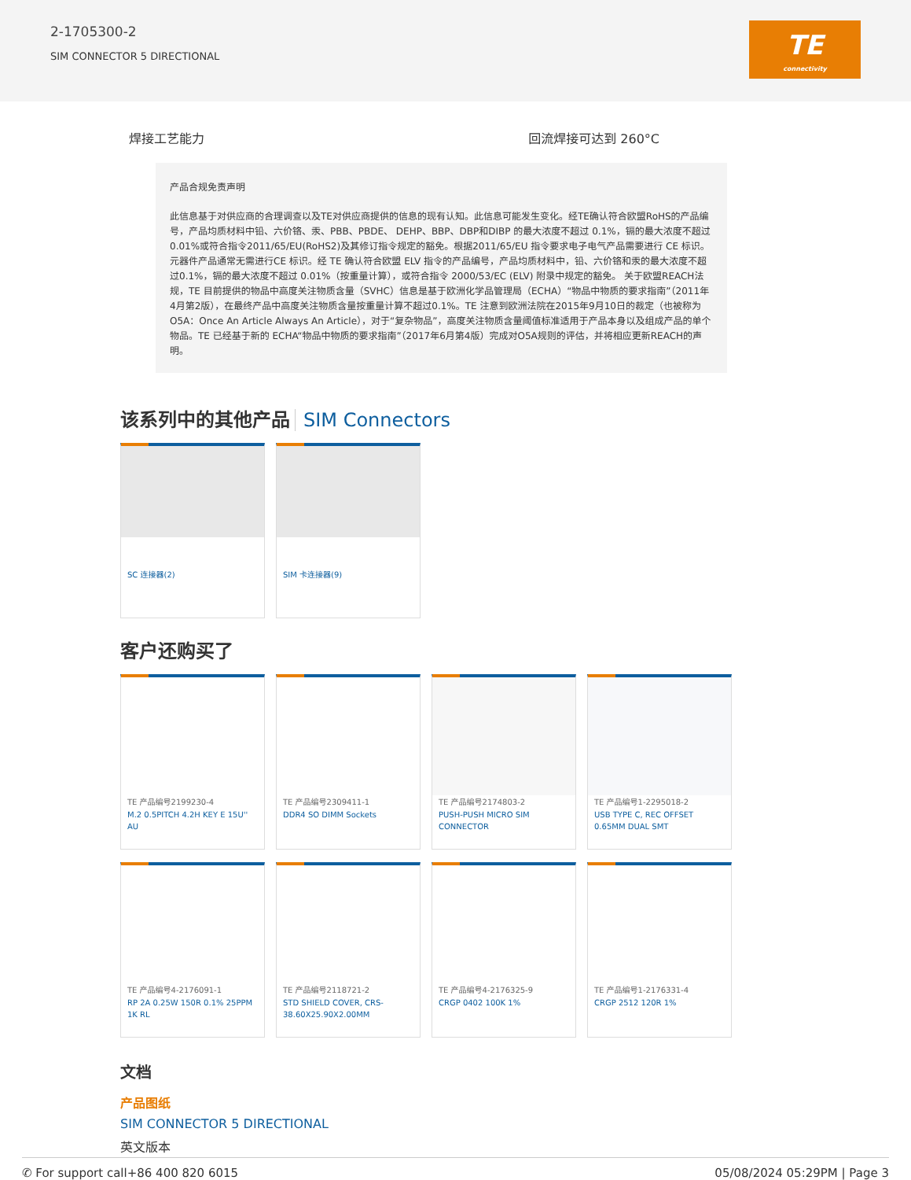2-1705300-2
SIM CONNECTOR 5 DIRECTIONAL
TE
connectivity
焊接工艺能力 回流焊接可达到 260°C
产品合规免责声明
此信息基于对供应商的合理调查以及TE对供应商提供的信息的现有认知。此信息可能发生变化。经TE确认符合欧盟RoHS的产品编号，产品均质材料中铅、六价铬、汞、PBB、PBDE、 DEHP、BBP、DBP和DIBP 的最大浓度不超过 0.1%，镉的最大浓度不超过 0.01%或符合指令2011/65/EU(RoHS2)及其修订指令规定的豁免。根据2011/65/EU 指令要求电子电气产品需要进行 CE 标识。元器件产品通常无需进行CE 标识。经 TE 确认符合欧盟 ELV 指令的产品编号，产品均质材料中，铅、六价铬和汞的最大浓度不超过0.1%，镉的最大浓度不超过 0.01%（按重量计算），或符合指令 2000/53/EC (ELV) 附录中规定的豁免。 关于欧盟REACH法规，TE 目前提供的物品中高度关注物质含量（SVHC）信息是基于欧洲化学品管理局（ECHA）“物品中物质的要求指南”（2011年4月第2版），在最终产品中高度关注物质含量按重量计算不超过0.1%。TE 注意到欧洲法院在2015年9月10日的裁定（也被称为O5A：Once An Article Always An Article），对于“复杂物品”，高度关注物质含量阈值标准适用于产品本身以及组成产品的单个物品。TE 已经基于新的 ECHA“物品中物质的要求指南”（2017年6月第4版）完成对O5A规则的评估，并将相应更新REACH的声明。
该系列中的其他产品 SIM Connectors
SC 连接器(2) SIM 卡连接器(9)
客户还购买了
TE 产品编号2199230-4
M.2 0.5PITCH 4.2H KEY E 15U'' AU
TE 产品编号2309411-1
DDR4 SO DIMM Sockets
TE 产品编号2174803-2
PUSH-PUSH MICRO SIM CONNECTOR
TE 产品编号1-2295018-2
USB TYPE C, REC OFFSET 0.65MM DUAL SMT
TE 产品编号4-2176091-1
RP 2A 0.25W 150R 0.1% 25PPM 1K RL
TE 产品编号2118721-2
STD SHIELD COVER, CRS-38.60X25.90X2.00MM
TE 产品编号4-2176325-9
CRGP 0402 100K 1%
TE 产品编号1-2176331-4
CRGP 2512 120R 1%
文档
产品图纸
SIM CONNECTOR 5 DIRECTIONAL
英文版本
✆ For support call+86 400 820 6015 05/08/2024 05:29PM | Page 3